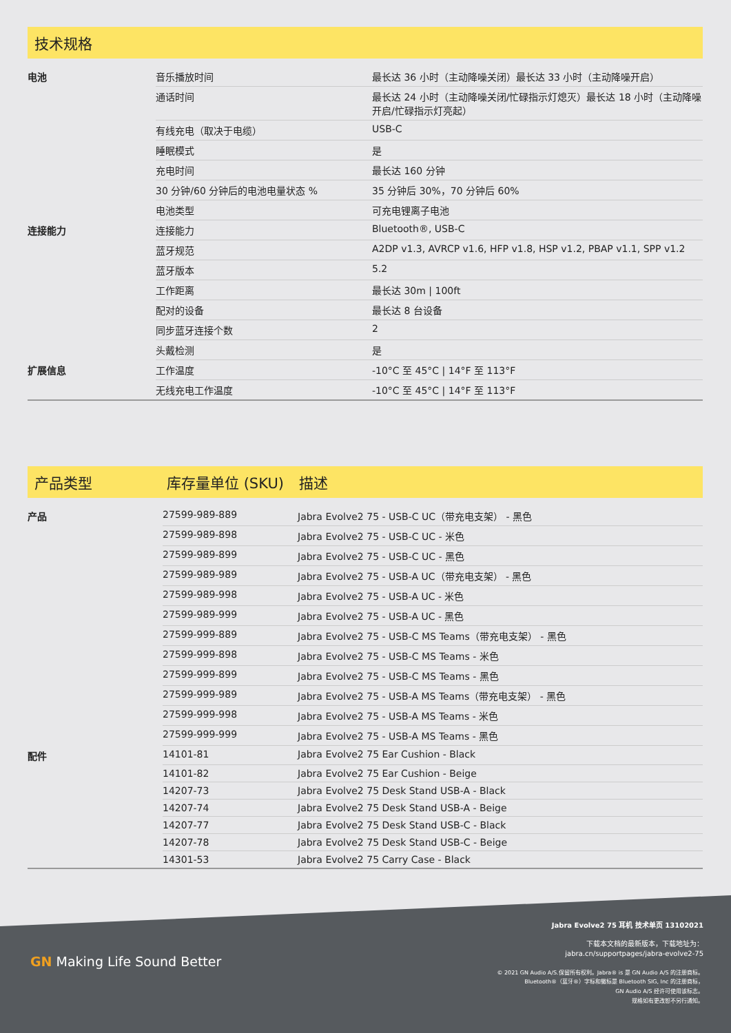技术规格
| 电池 | 音乐播放时间 | 最长达 36 小时（主动降噪关闭）最长达 33 小时（主动降噪开启） |
| | 通话时间 | 最长达 24 小时（主动降噪关闭/忙碌指示灯熄灭）最长达 18 小时（主动降噪开启/忙碌指示灯亮起） |
| | 有线充电（取决于电缆） | USB-C |
| | 睡眠模式 | 是 |
| | 充电时间 | 最长达 160 分钟 |
| | 30 分钟/60 分钟后的电池电量状态 % | 35 分钟后 30%，70 分钟后 60% |
| | 电池类型 | 可充电锂离子电池 |
| 连接能力 | 连接能力 | Bluetooth®, USB-C |
| | 蓝牙规范 | A2DP v1.3, AVRCP v1.6, HFP v1.8, HSP v1.2, PBAP v1.1, SPP v1.2 |
| | 蓝牙版本 | 5.2 |
| | 工作距离 | 最长达 30m / 100ft |
| | 配对的设备 | 最长达 8 台设备 |
| | 同步蓝牙连接个数 | 2 |
| | 头戴检测 | 是 |
| 扩展信息 | 工作温度 | -10°C 至 45°C / 14°F 至 113°F |
| | 无线充电工作温度 | -10°C 至 45°C / 14°F 至 113°F |
产品类型 库存量单位 (SKU) 描述
| 产品 | 27599-989-889 | Jabra Evolve2 75 - USB-C UC（带充电支架） - 黑色 |
| | 27599-989-898 | Jabra Evolve2 75 - USB-C UC - 米色 |
| | 27599-989-899 | Jabra Evolve2 75 - USB-C UC - 黑色 |
| | 27599-989-989 | Jabra Evolve2 75 - USB-A UC（带充电支架） - 黑色 |
| | 27599-989-998 | Jabra Evolve2 75 - USB-A UC - 米色 |
| | 27599-989-999 | Jabra Evolve2 75 - USB-A UC - 黑色 |
| | 27599-999-889 | Jabra Evolve2 75 - USB-C MS Teams（带充电支架） - 黑色 |
| | 27599-999-898 | Jabra Evolve2 75 - USB-C MS Teams - 米色 |
| | 27599-999-899 | Jabra Evolve2 75 - USB-C MS Teams - 黑色 |
| | 27599-999-989 | Jabra Evolve2 75 - USB-A MS Teams（带充电支架） - 黑色 |
| | 27599-999-998 | Jabra Evolve2 75 - USB-A MS Teams - 米色 |
| | 27599-999-999 | Jabra Evolve2 75 - USB-A MS Teams - 黑色 |
| 配件 | 14101-81 | Jabra Evolve2 75 Ear Cushion - Black |
| | 14101-82 | Jabra Evolve2 75 Ear Cushion - Beige |
| | 14207-73 | Jabra Evolve2 75 Desk Stand USB-A - Black |
| | 14207-74 | Jabra Evolve2 75 Desk Stand USB-A - Beige |
| | 14207-77 | Jabra Evolve2 75 Desk Stand USB-C - Black |
| | 14207-78 | Jabra Evolve2 75 Desk Stand USB-C - Beige |
| | 14301-53 | Jabra Evolve2 75 Carry Case - Black |
GN Making Life Sound Better
Jabra Evolve2 75 耳机 技术单页 13102021
下载本文档的最新版本，下载地址为：
jabra.cn/supportpages/jabra-evolve2-75
© 2021 GN Audio A/S.保留所有权利。Jabra® is 是 GN Audio A/S 的注册商标。
Bluetooth®（蓝牙®）字标和徽标是 Bluetooth SIG, Inc 的注册商标，
GN Audio A/S 经许可使用该标志。
规格如有更改恕不另行通知。